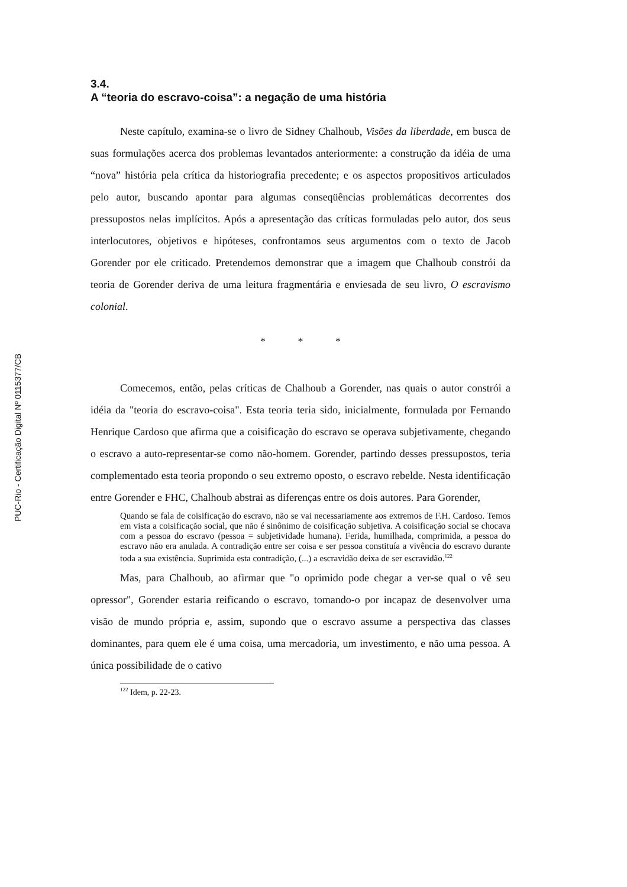PUC-Rio - Certificação Digital Nº 0115377/CB
3.4.
A “teoria do escravo-coisa”: a negação de uma história
Neste capítulo, examina-se o livro de Sidney Chalhoub, Visões da liberdade, em busca de suas formulações acerca dos problemas levantados anteriormente: a construção da idéia de uma “nova” história pela crítica da historiografia precedente; e os aspectos propositivos articulados pelo autor, buscando apontar para algumas conseqüências problemáticas decorrentes dos pressupostos nelas implícitos. Após a apresentação das críticas formuladas pelo autor, dos seus interlocutores, objetivos e hipóteses, confrontamos seus argumentos com o texto de Jacob Gorender por ele criticado. Pretendemos demonstrar que a imagem que Chalhoub constrói da teoria de Gorender deriva de uma leitura fragmentária e enviesada de seu livro, O escravismo colonial.
* * *
Comecemos, então, pelas críticas de Chalhoub a Gorender, nas quais o autor constrói a idéia da "teoria do escravo-coisa". Esta teoria teria sido, inicialmente, formulada por Fernando Henrique Cardoso que afirma que a coisificação do escravo se operava subjetivamente, chegando o escravo a auto-representar-se como não-homem. Gorender, partindo desses pressupostos, teria complementado esta teoria propondo o seu extremo oposto, o escravo rebelde. Nesta identificação entre Gorender e FHC, Chalhoub abstrai as diferenças entre os dois autores. Para Gorender,
Quando se fala de coisificação do escravo, não se vai necessariamente aos extremos de F.H. Cardoso. Temos em vista a coisificação social, que não é sinônimo de coisificação subjetiva. A coisificação social se chocava com a pessoa do escravo (pessoa = subjetividade humana). Ferida, humilhada, comprimida, a pessoa do escravo não era anulada. A contradição entre ser coisa e ser pessoa constituía a vivência do escravo durante toda a sua existência. Suprimida esta contradição, (...) a escravidão deixa de ser escravidão.<sup>122</sup>
Mas, para Chalhoub, ao afirmar que "o oprimido pode chegar a ver-se qual o vê seu opressor", Gorender estaria reificando o escravo, tomando-o por incapaz de desenvolver uma visão de mundo própria e, assim, supondo que o escravo assume a perspectiva das classes dominantes, para quem ele é uma coisa, uma mercadoria, um investimento, e não uma pessoa. A única possibilidade de o cativo
<sup>122</sup> Idem, p. 22-23.